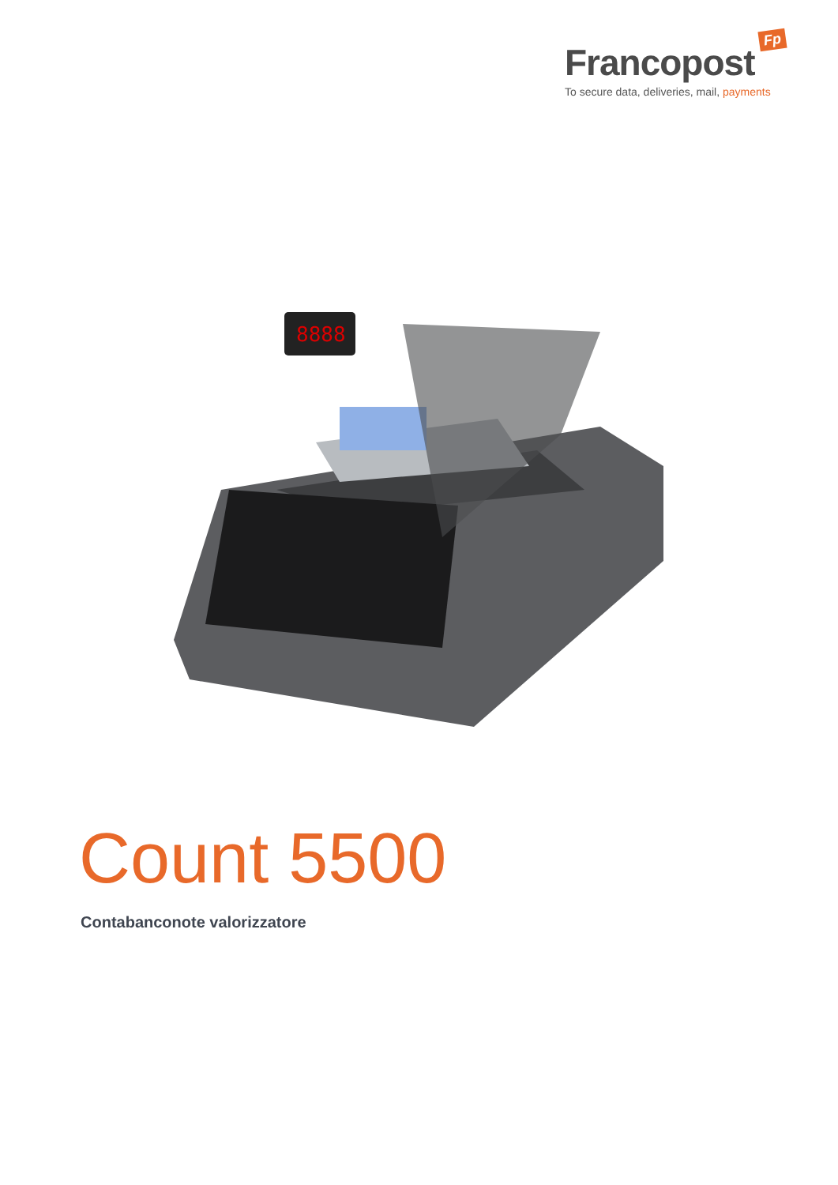Fp
Francopost
To secure data, deliveries, mail, payments
8888
Count 5500
Contabanconote valorizzatore